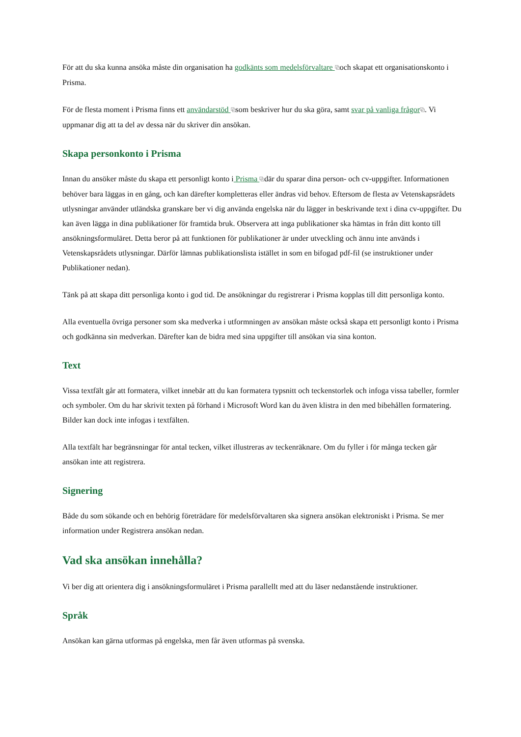För att du ska kunna ansöka måste din organisation ha godkänts som medelsförvaltare ⧉och skapat ett organisationskonto i Prisma.
För de flesta moment i Prisma finns ett användarstöd ⧉som beskriver hur du ska göra, samt svar på vanliga frågor⧉. Vi uppmanar dig att ta del av dessa när du skriver din ansökan.
Skapa personkonto i Prisma
Innan du ansöker måste du skapa ett personligt konto i Prisma ⧉där du sparar dina person- och cv-uppgifter. Informationen behöver bara läggas in en gång, och kan därefter kompletteras eller ändras vid behov. Eftersom de flesta av Vetenskapsrådets utlysningar använder utländska granskare ber vi dig använda engelska när du lägger in beskrivande text i dina cv-uppgifter. Du kan även lägga in dina publikationer för framtida bruk. Observera att inga publikationer ska hämtas in från ditt konto till ansökningsformuläret. Detta beror på att funktionen för publikationer är under utveckling och ännu inte används i Vetenskapsrådets utlysningar. Därför lämnas publikationslista istället in som en bifogad pdf-fil (se instruktioner under Publikationer nedan).
Tänk på att skapa ditt personliga konto i god tid. De ansökningar du registrerar i Prisma kopplas till ditt personliga konto.
Alla eventuella övriga personer som ska medverka i utformningen av ansökan måste också skapa ett personligt konto i Prisma och godkänna sin medverkan. Därefter kan de bidra med sina uppgifter till ansökan via sina konton.
Text
Vissa textfält går att formatera, vilket innebär att du kan formatera typsnitt och teckenstorlek och infoga vissa tabeller, formler och symboler. Om du har skrivit texten på förhand i Microsoft Word kan du även klistra in den med bibehållen formatering. Bilder kan dock inte infogas i textfälten.
Alla textfält har begränsningar för antal tecken, vilket illustreras av teckenräknare. Om du fyller i för många tecken går ansökan inte att registrera.
Signering
Både du som sökande och en behörig företrädare för medelsförvaltaren ska signera ansökan elektroniskt i Prisma. Se mer information under Registrera ansökan nedan.
Vad ska ansökan innehålla?
Vi ber dig att orientera dig i ansökningsformuläret i Prisma parallellt med att du läser nedanstående instruktioner.
Språk
Ansökan kan gärna utformas på engelska, men får även utformas på svenska.